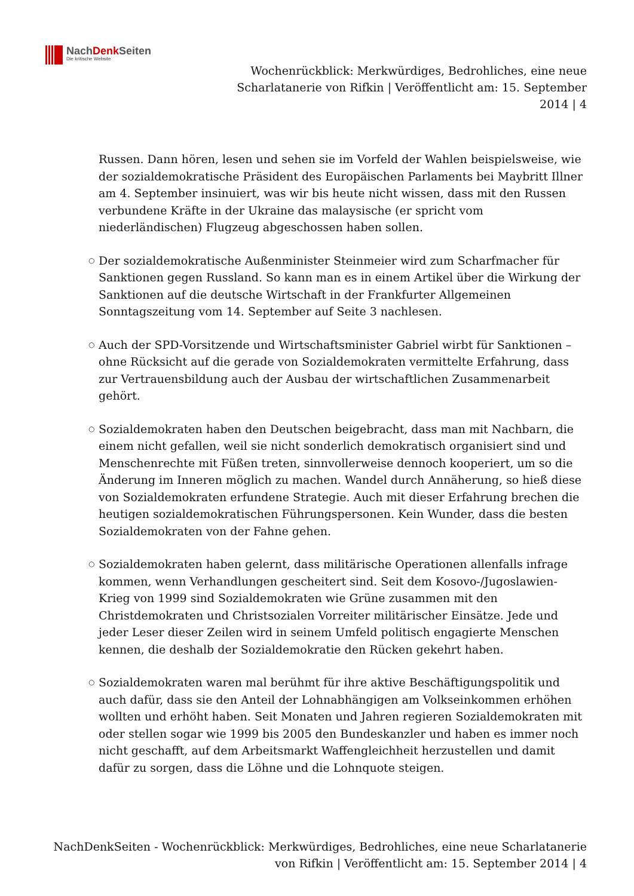NachDenk Seiten
Die kritische Website
Wochenrückblick: Merkwürdiges, Bedrohliches, eine neue Scharlatanerie von Rifkin | Veröffentlicht am: 15. September 2014 | 4
Russen. Dann hören, lesen und sehen sie im Vorfeld der Wahlen beispielsweise, wie der sozialdemokratische Präsident des Europäischen Parlaments bei Maybritt Illner am 4. September insinuiert, was wir bis heute nicht wissen, dass mit den Russen verbundene Kräfte in der Ukraine das malaysische (er spricht vom niederländischen) Flugzeug abgeschossen haben sollen.
○ Der sozialdemokratische Außenminister Steinmeier wird zum Scharfmacher für Sanktionen gegen Russland. So kann man es in einem Artikel über die Wirkung der Sanktionen auf die deutsche Wirtschaft in der Frankfurter Allgemeinen Sonntagszeitung vom 14. September auf Seite 3 nachlesen.
○ Auch der SPD-Vorsitzende und Wirtschaftsminister Gabriel wirbt für Sanktionen – ohne Rücksicht auf die gerade von Sozialdemokraten vermittelte Erfahrung, dass zur Vertrauensbildung auch der Ausbau der wirtschaftlichen Zusammenarbeit gehört.
○ Sozialdemokraten haben den Deutschen beigebracht, dass man mit Nachbarn, die einem nicht gefallen, weil sie nicht sonderlich demokratisch organisiert sind und Menschenrechte mit Füßen treten, sinnvollerweise dennoch kooperiert, um so die Änderung im Inneren möglich zu machen. Wandel durch Annäherung, so hieß diese von Sozialdemokraten erfundene Strategie. Auch mit dieser Erfahrung brechen die heutigen sozialdemokratischen Führungspersonen. Kein Wunder, dass die besten Sozialdemokraten von der Fahne gehen.
○ Sozialdemokraten haben gelernt, dass militärische Operationen allenfalls infrage kommen, wenn Verhandlungen gescheitert sind. Seit dem Kosovo-/Jugoslawien-Krieg von 1999 sind Sozialdemokraten wie Grüne zusammen mit den Christdemokraten und Christsozialen Vorreiter militärischer Einsätze. Jede und jeder Leser dieser Zeilen wird in seinem Umfeld politisch engagierte Menschen kennen, die deshalb der Sozialdemokratie den Rücken gekehrt haben.
○ Sozialdemokraten waren mal berühmt für ihre aktive Beschäftigungspolitik und auch dafür, dass sie den Anteil der Lohnabhängigen am Volkseinkommen erhöhen wollten und erhöht haben. Seit Monaten und Jahren regieren Sozialdemokraten mit oder stellen sogar wie 1999 bis 2005 den Bundeskanzler und haben es immer noch nicht geschafft, auf dem Arbeitsmarkt Waffengleichheit herzustellen und damit dafür zu sorgen, dass die Löhne und die Lohnquote steigen.
NachDenkSeiten - Wochenrückblick: Merkwürdiges, Bedrohliches, eine neue Scharlatanerie von Rifkin | Veröffentlicht am: 15. September 2014 | 4